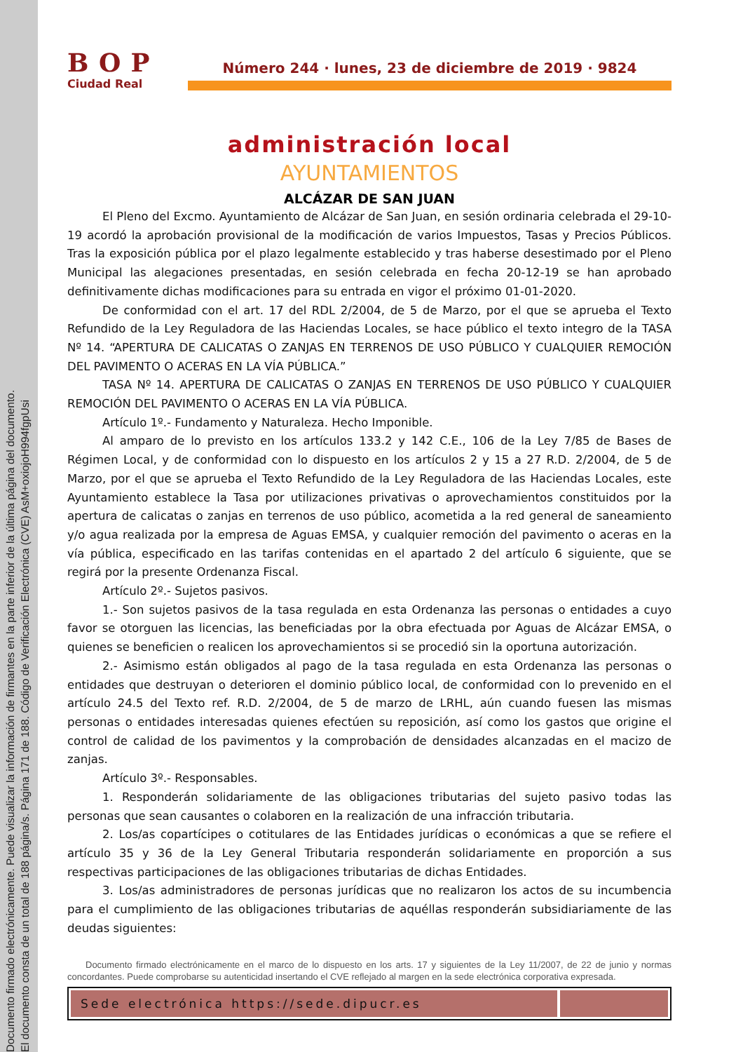Documento firmado electrónicamente. Puede visualizar la información de firmantes en la parte inferior de la última página del documento.
El documento consta de un total de 188 página/s. Página 171 de 188. Código de Verificación Electrónica (CVE) AsM+oxiojoH994fgpUsi
BOP
Ciudad Real
Número 244 · lunes, 23 de diciembre de 2019 · 9824
administración local
AYUNTAMIENTOS
ALCÁZAR DE SAN JUAN
El Pleno del Excmo. Ayuntamiento de Alcázar de San Juan, en sesión ordinaria celebrada el 29-10-19 acordó la aprobación provisional de la modificación de varios Impuestos, Tasas y Precios Públicos. Tras la exposición pública por el plazo legalmente establecido y tras haberse desestimado por el Pleno Municipal las alegaciones presentadas, en sesión celebrada en fecha 20-12-19 se han aprobado definitivamente dichas modificaciones para su entrada en vigor el próximo 01-01-2020.
De conformidad con el art. 17 del RDL 2/2004, de 5 de Marzo, por el que se aprueba el Texto Refundido de la Ley Reguladora de las Haciendas Locales, se hace público el texto integro de la TASA Nº 14. “APERTURA DE CALICATAS O ZANJAS EN TERRENOS DE USO PÚBLICO Y CUALQUIER REMOCIÓN DEL PAVIMENTO O ACERAS EN LA VÍA PÚBLICA.”
TASA Nº 14. APERTURA DE CALICATAS O ZANJAS EN TERRENOS DE USO PÚBLICO Y CUALQUIER REMOCIÓN DEL PAVIMENTO O ACERAS EN LA VÍA PÚBLICA.
Artículo 1º.- Fundamento y Naturaleza. Hecho Imponible.
Al amparo de lo previsto en los artículos 133.2 y 142 C.E., 106 de la Ley 7/85 de Bases de Régimen Local, y de conformidad con lo dispuesto en los artículos 2 y 15 a 27 R.D. 2/2004, de 5 de Marzo, por el que se aprueba el Texto Refundido de la Ley Reguladora de las Haciendas Locales, este Ayuntamiento establece la Tasa por utilizaciones privativas o aprovechamientos constituidos por la apertura de calicatas o zanjas en terrenos de uso público, acometida a la red general de saneamiento y/o agua realizada por la empresa de Aguas EMSA, y cualquier remoción del pavimento o aceras en la vía pública, especificado en las tarifas contenidas en el apartado 2 del artículo 6 siguiente, que se regirá por la presente Ordenanza Fiscal.
Artículo 2º.- Sujetos pasivos.
1.- Son sujetos pasivos de la tasa regulada en esta Ordenanza las personas o entidades a cuyo favor se otorguen las licencias, las beneficiadas por la obra efectuada por Aguas de Alcázar EMSA, o quienes se beneficien o realicen los aprovechamientos si se procedió sin la oportuna autorización.
2.- Asimismo están obligados al pago de la tasa regulada en esta Ordenanza las personas o entidades que destruyan o deterioren el dominio público local, de conformidad con lo prevenido en el artículo 24.5 del Texto ref. R.D. 2/2004, de 5 de marzo de LRHL, aún cuando fuesen las mismas personas o entidades interesadas quienes efectúen su reposición, así como los gastos que origine el control de calidad de los pavimentos y la comprobación de densidades alcanzadas en el macizo de zanjas.
Artículo 3º.- Responsables.
1. Responderán solidariamente de las obligaciones tributarias del sujeto pasivo todas las personas que sean causantes o colaboren en la realización de una infracción tributaria.
2. Los/as copartícipes o cotitulares de las Entidades jurídicas o económicas a que se refiere el artículo 35 y 36 de la Ley General Tributaria responderán solidariamente en proporción a sus respectivas participaciones de las obligaciones tributarias de dichas Entidades.
3. Los/as administradores de personas jurídicas que no realizaron los actos de su incumbencia para el cumplimiento de las obligaciones tributarias de aquéllas responderán subsidiariamente de las deudas siguientes:
Documento firmado electrónicamente en el marco de lo dispuesto en los arts. 17 y siguientes de la Ley 11/2007, de 22 de junio y normas concordantes. Puede comprobarse su autenticidad insertando el CVE reflejado al margen en la sede electrónica corporativa expresada.
Sede electrónica https://sede.dipucr.es